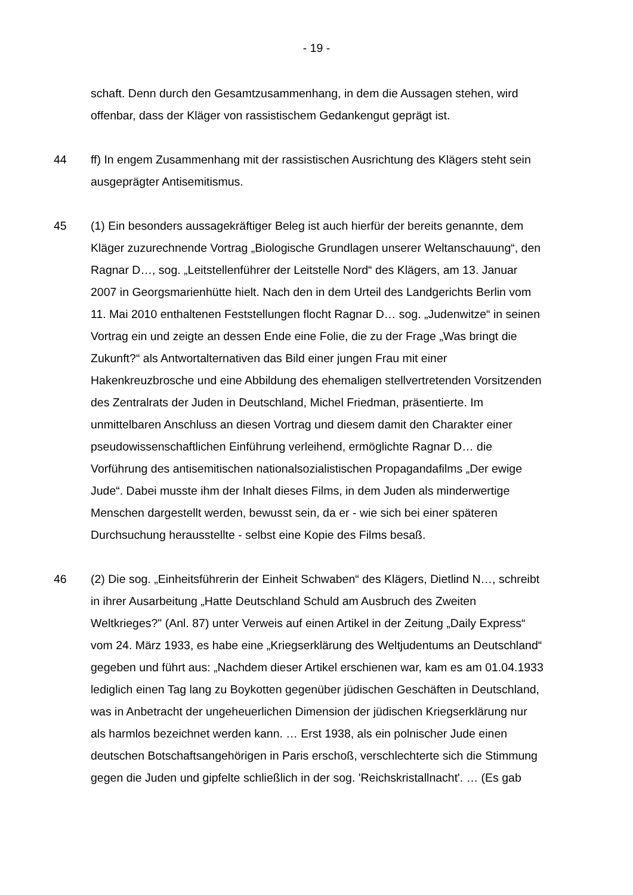- 19 -
schaft. Denn durch den Gesamtzusammenhang, in dem die Aussagen stehen, wird offenbar, dass der Kläger von rassistischem Gedankengut geprägt ist.
44 ff) In engem Zusammenhang mit der rassistischen Ausrichtung des Klägers steht sein ausgeprägter Antisemitismus.
45 (1) Ein besonders aussagekräftiger Beleg ist auch hierfür der bereits genannte, dem Kläger zuzurechnende Vortrag „Biologische Grundlagen unserer Weltanschauung“, den Ragnar D…, sog. „Leitstellenführer der Leitstelle Nord“ des Klägers, am 13. Januar 2007 in Georgsmarienhütte hielt. Nach den in dem Urteil des Landgerichts Berlin vom 11. Mai 2010 enthaltenen Feststellungen flocht Ragnar D… sog. „Judenwitze“ in seinen Vortrag ein und zeigte an dessen Ende eine Folie, die zu der Frage „Was bringt die Zukunft?“ als Antwortalternativen das Bild einer jungen Frau mit einer Hakenkreuzbrosche und eine Abbildung des ehemaligen stellvertretenden Vorsitzenden des Zentralrats der Juden in Deutschland, Michel Friedman, präsentierte. Im unmittelbaren Anschluss an diesen Vortrag und diesem damit den Charakter einer pseudowissenschaftlichen Einführung verleihend, ermöglichte Ragnar D… die Vorführung des antisemitischen nationalsozialistischen Propagandafilms „Der ewige Jude“. Dabei musste ihm der Inhalt dieses Films, in dem Juden als minderwertige Menschen dargestellt werden, bewusst sein, da er - wie sich bei einer späteren Durchsuchung herausstellte - selbst eine Kopie des Films besaß.
46 (2) Die sog. „Einheitsführerin der Einheit Schwaben“ des Klägers, Dietlind N…, schreibt in ihrer Ausarbeitung „Hatte Deutschland Schuld am Ausbruch des Zweiten Weltkrieges?" (Anl. 87) unter Verweis auf einen Artikel in der Zeitung „Daily Express“ vom 24. März 1933, es habe eine „Kriegserklärung des Weltjudentums an Deutschland“ gegeben und führt aus: „Nachdem dieser Artikel erschienen war, kam es am 01.04.1933 lediglich einen Tag lang zu Boykotten gegenüber jüdischen Geschäften in Deutschland, was in Anbetracht der ungeheuerlichen Dimension der jüdischen Kriegserklärung nur als harmlos bezeichnet werden kann. … Erst 1938, als ein polnischer Jude einen deutschen Botschaftsangehörigen in Paris erschoß, verschlechterte sich die Stimmung gegen die Juden und gipfelte schließlich in der sog. 'Reichskristallnacht'. … (Es gab